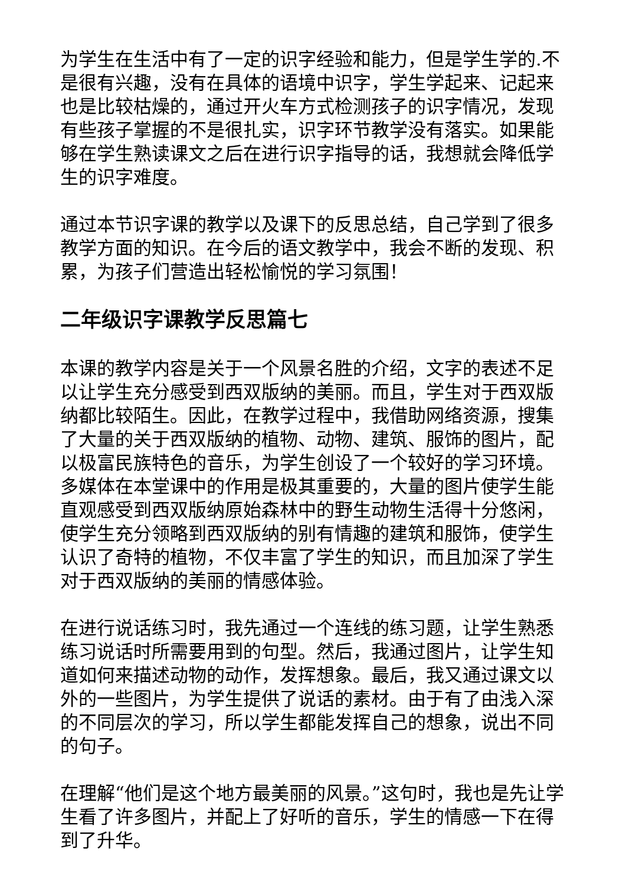为学生在生活中有了一定的识字经验和能力，但是学生学的.不是很有兴趣，没有在具体的语境中识字，学生学起来、记起来也是比较枯燥的，通过开火车方式检测孩子的识字情况，发现有些孩子掌握的不是很扎实，识字环节教学没有落实。如果能够在学生熟读课文之后在进行识字指导的话，我想就会降低学生的识字难度。
通过本节识字课的教学以及课下的反思总结，自己学到了很多教学方面的知识。在今后的语文教学中，我会不断的发现、积累，为孩子们营造出轻松愉悦的学习氛围！
二年级识字课教学反思篇七
本课的教学内容是关于一个风景名胜的介绍，文字的表述不足以让学生充分感受到西双版纳的美丽。而且，学生对于西双版纳都比较陌生。因此，在教学过程中，我借助网络资源，搜集了大量的关于西双版纳的植物、动物、建筑、服饰的图片，配以极富民族特色的音乐，为学生创设了一个较好的学习环境。多媒体在本堂课中的作用是极其重要的，大量的图片使学生能直观感受到西双版纳原始森林中的野生动物生活得十分悠闲，使学生充分领略到西双版纳的别有情趣的建筑和服饰，使学生认识了奇特的植物，不仅丰富了学生的知识，而且加深了学生对于西双版纳的美丽的情感体验。
在进行说话练习时，我先通过一个连线的练习题，让学生熟悉练习说话时所需要用到的句型。然后，我通过图片，让学生知道如何来描述动物的动作，发挥想象。最后，我又通过课文以外的一些图片，为学生提供了说话的素材。由于有了由浅入深的不同层次的学习，所以学生都能发挥自己的想象，说出不同的句子。
在理解“他们是这个地方最美丽的风景。”这句时，我也是先让学生看了许多图片，并配上了好听的音乐，学生的情感一下在得到了升华。